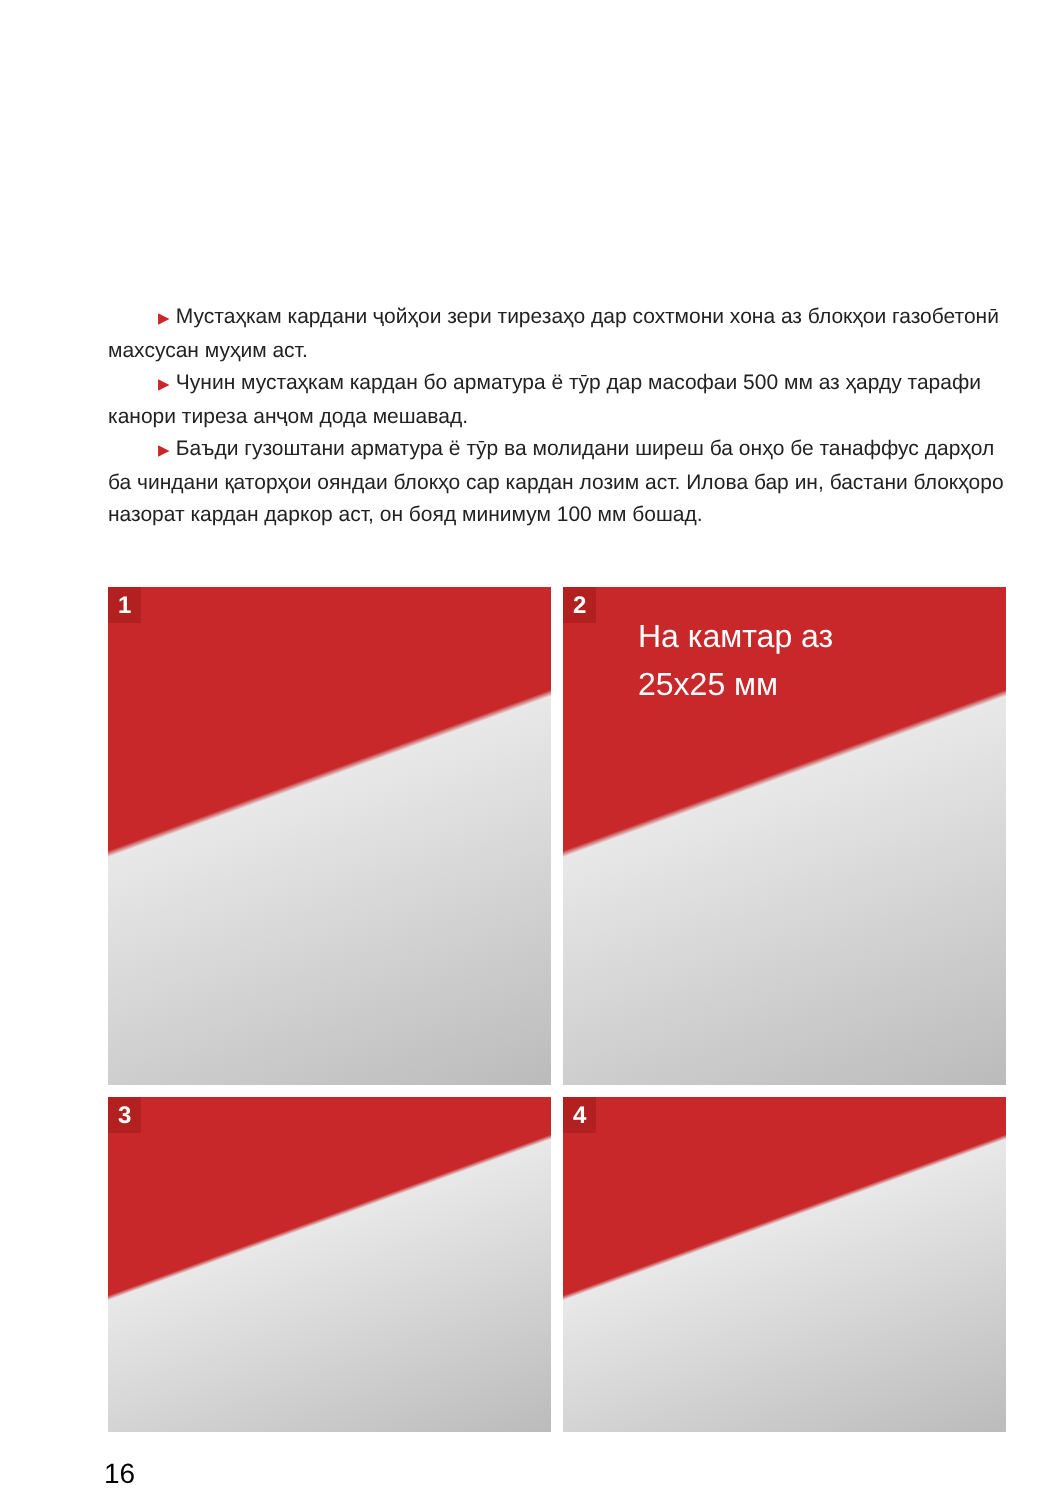▶ Мустаҳкам кардани ҷойҳои зери тирезаҳо дар сохтмони хона аз блокҳои газобетонӣ махсусан муҳим аст.
▶ Чунин мустаҳкам кардан бо арматура ё тӯр дар масофаи 500 мм аз ҳарду тарафи канори тиреза анҷом дода мешавад.
▶ Баъди гузоштани арматура ё тӯр ва молидани ширеш ба онҳо бе танаффус дарҳол ба чиндани қаторҳои ояндаи блокҳо сар кардан лозим аст. Илова бар ин, бастани блокҳоро назорат кардан даркор аст, он бояд минимум 100 мм бошад.
1
2
На камтар аз
25x25 мм
3
4
16